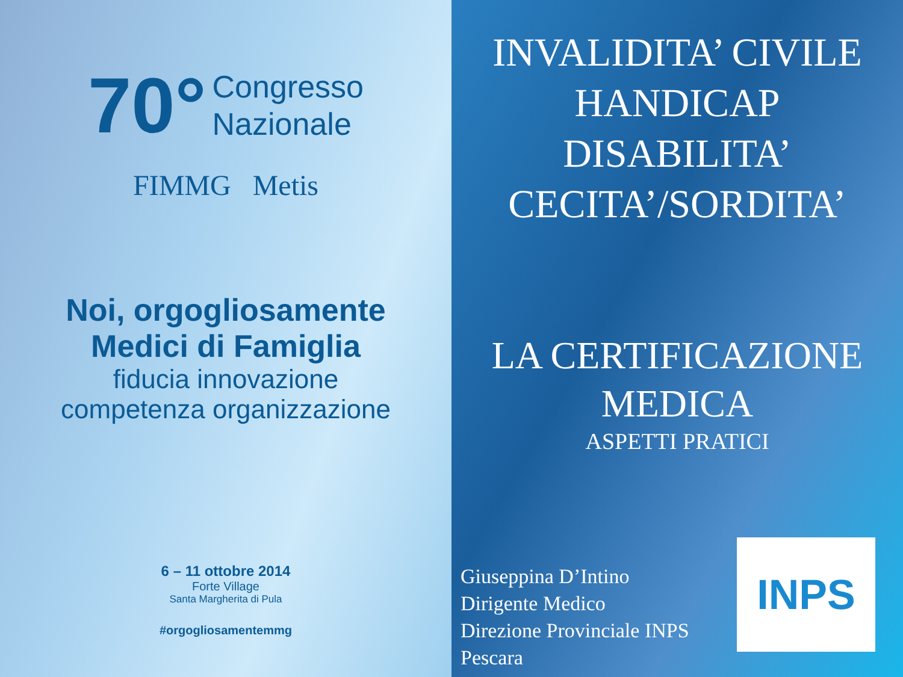70° Congresso
Nazionale
FIMMG Metis
Noi, orgogliosamente
Medici di Famiglia
fiducia innovazione
competenza organizzazione
6 – 11 ottobre 2014
Forte Village
Santa Margherita di Pula
#orgogliosamentemmg
INVALIDITA’ CIVILE
HANDICAP
DISABILITA’
CECITA’/SORDITA’
LA CERTIFICAZIONE
MEDICA
ASPETTI PRATICI
Giuseppina D’Intino
Dirigente Medico
Direzione Provinciale INPS
Pescara
INPS